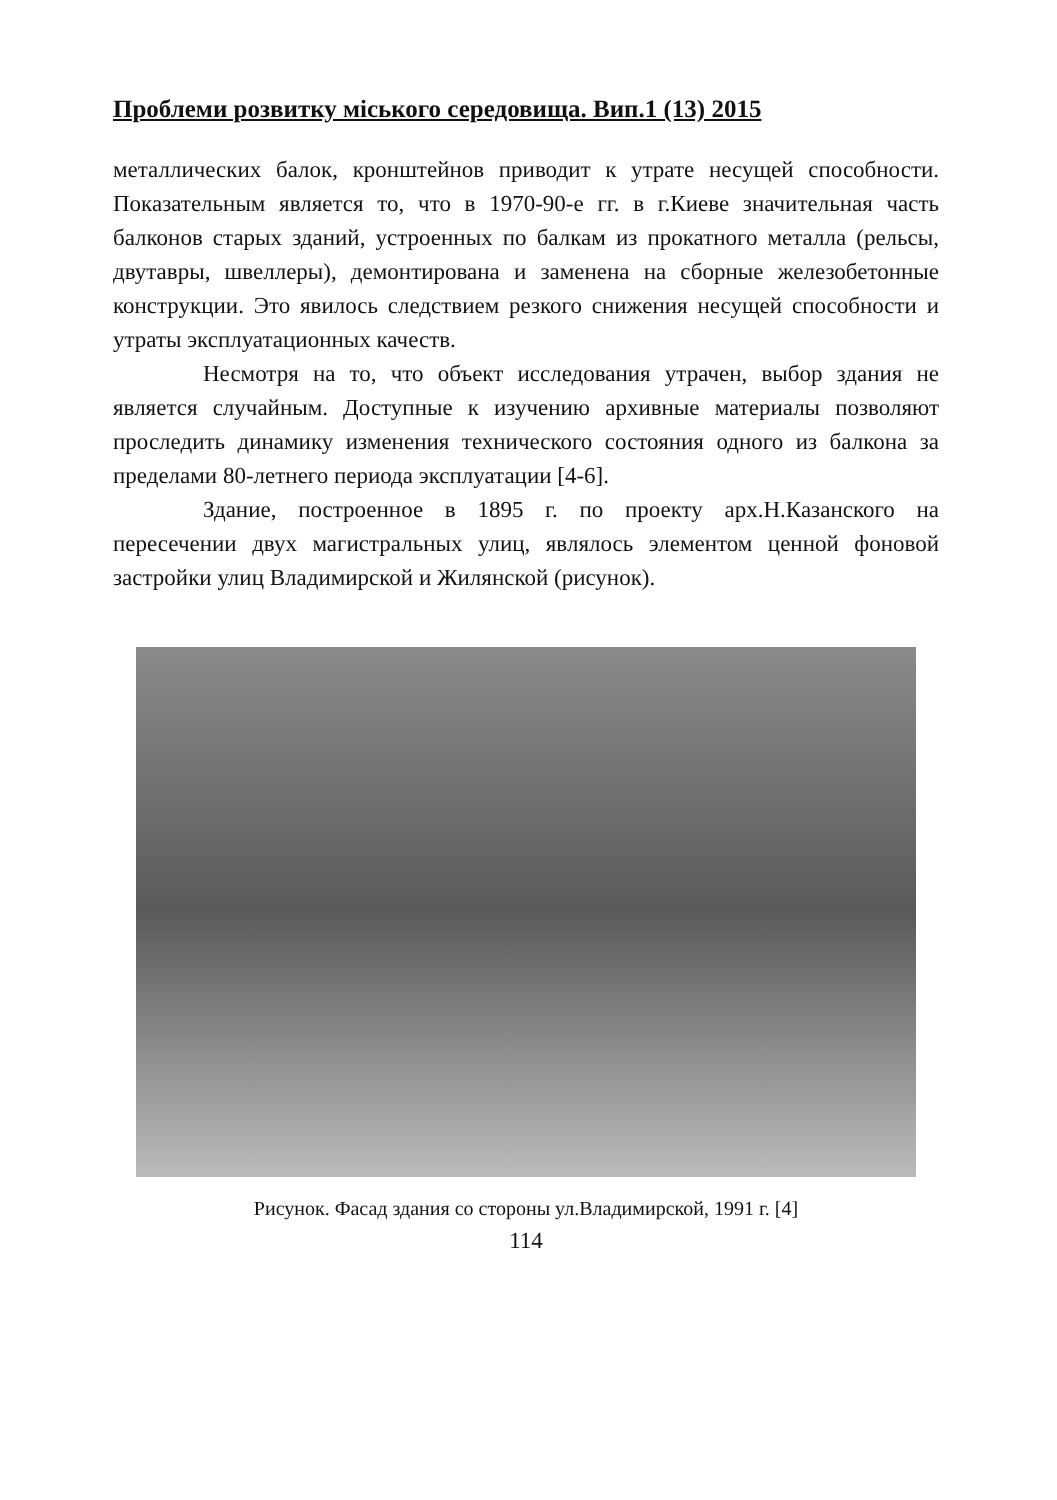Проблеми розвитку міського середовища. Вип.1 (13) 2015
металлических балок, кронштейнов приводит к утрате несущей способности. Показательным является то, что в 1970-90-е гг. в г.Киеве значительная часть балконов старых зданий, устроенных по балкам из прокатного металла (рельсы, двутавры, швеллеры), демонтирована и заменена на сборные железобетонные конструкции. Это явилось следствием резкого снижения несущей способности и утраты эксплуатационных качеств.
Несмотря на то, что объект исследования утрачен, выбор здания не является случайным. Доступные к изучению архивные материалы позволяют проследить динамику изменения технического состояния одного из балкона за пределами 80-летнего периода эксплуатации [4-6].
Здание, построенное в 1895 г. по проекту арх.Н.Казанского на пересечении двух магистральных улиц, являлось элементом ценной фоновой застройки улиц Владимирской и Жилянской (рисунок).
Рисунок. Фасад здания со стороны ул.Владимирской, 1991 г. [4]
114